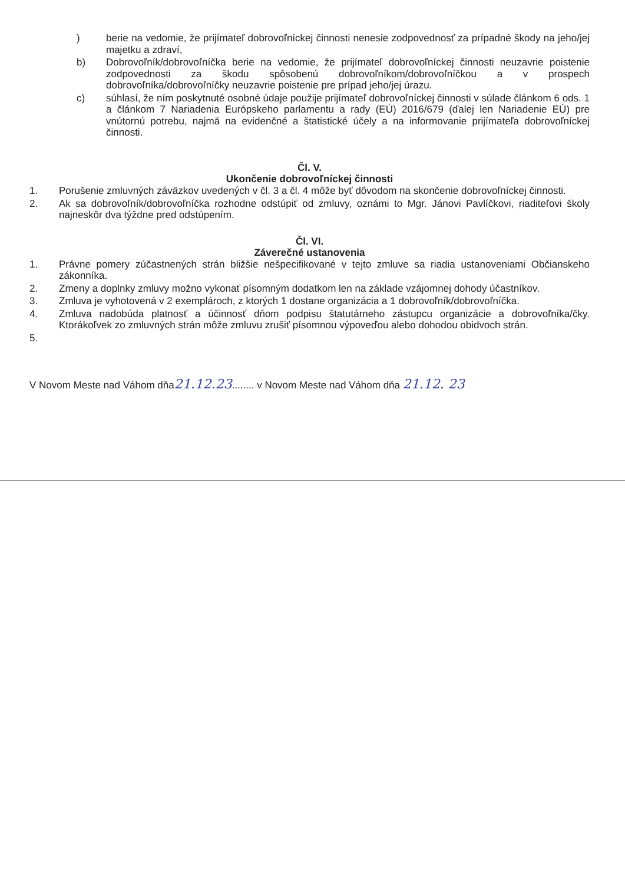) berie na vedomie, že prijímateľ dobrovoľníckej činnosti nenesie zodpovednosť za prípadné škody na jeho/jej majetku a zdraví,
b) Dobrovoľník/dobrovoľníčka berie na vedomie, že prijímateľ dobrovoľníckej činnosti neuzavrie poistenie zodpovednosti za škodu spôsobenú dobrovoľníkom/dobrovoľníčkou a v prospech dobrovoľníka/dobrovoľníčky neuzavrie poistenie pre prípad jeho/jej úrazu.
c) súhlasí, že ním poskytnuté osobné údaje použije prijímateľ dobrovoľníckej činnosti v súlade článkom 6 ods. 1 a článkom 7 Nariadenia Európskeho parlamentu a rady (EÚ) 2016/679 (ďalej len Nariadenie EÚ) pre vnútornú potrebu, najmä na evidenčné a štatistické účely a na informovanie prijímateľa dobrovoľníckej činnosti.
Čl. V.
Ukončenie dobrovoľníckej činnosti
1. Porušenie zmluvných záväzkov uvedených v čl. 3 a čl. 4 môže byť dôvodom na skončenie dobrovoľníckej činnosti.
2. Ak sa dobrovoľník/dobrovoľníčka rozhodne odstúpiť od zmluvy, oznámi to Mgr. Jánovi Pavlíčkovi, riaditeľovi školy najneskôr dva týždne pred odstúpením.
Čl. VI.
Záverečné ustanovenia
1. Právne pomery zúčastnených strán bližšie nešpecifikované v tejto zmluve sa riadia ustanoveniami Občianskeho zákonníka.
2. Zmeny a doplnky zmluvy možno vykonať písomným dodatkom len na základe vzájomnej dohody účastníkov.
3. Zmluva je vyhotovená v 2 exemplároch, z ktorých 1 dostane organizácia a 1 dobrovoľník/dobrovoľníčka.
4. Zmluva nadobúda platnosť a účinnosť dňom podpisu štatutárneho zástupcu organizácie a dobrovoľníka/čky. Ktorákoľvek zo zmluvných strán môže zmluvu zrušiť písomnou výpoveďou alebo dohodou obidvoch strán.
5.
V Novom Meste nad Váhom dňa21.12.23........ v Novom Meste nad Váhom dňa 21.12. 23